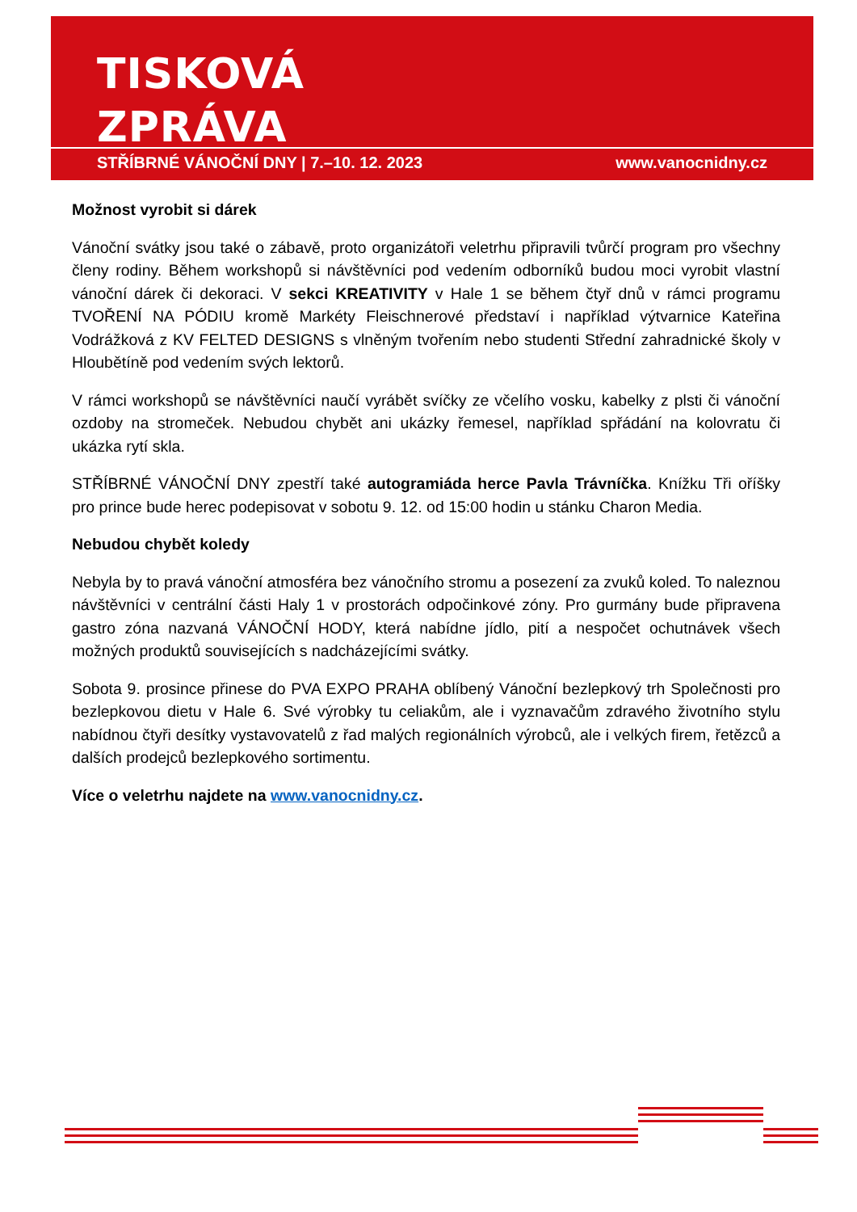TISKOVÁ
ZPRÁVA
STŘÍBRNÉ VÁNOČNÍ DNY | 7.–10. 12. 2023 www.vanocnidny.cz
Možnost vyrobit si dárek
Vánoční svátky jsou také o zábavě, proto organizátoři veletrhu připravili tvůrčí program pro všechny členy rodiny. Během workshopů si návštěvníci pod vedením odborníků budou moci vyrobit vlastní vánoční dárek či dekoraci. V sekci KREATIVITY v Hale 1 se během čtyř dnů v rámci programu TVOŘENÍ NA PÓDIU kromě Markéty Fleischnerové představí i například výtvarnice Kateřina Vodrážková z KV FELTED DESIGNS s vlněným tvořením nebo studenti Střední zahradnické školy v Hloubětíně pod vedením svých lektorů.
V rámci workshopů se návštěvníci naučí vyrábět svíčky ze včelího vosku, kabelky z plsti či vánoční ozdoby na stromeček. Nebudou chybět ani ukázky řemesel, například spřádání na kolovratu či ukázka rytí skla.
STŘÍBRNÉ VÁNOČNÍ DNY zpestří také autogramiáda herce Pavla Trávníčka. Knížku Tři oříšky pro prince bude herec podepisovat v sobotu 9. 12. od 15:00 hodin u stánku Charon Media.
Nebudou chybět koledy
Nebyla by to pravá vánoční atmosféra bez vánočního stromu a posezení za zvuků koled. To naleznou návštěvníci v centrální části Haly 1 v prostorách odpočinkové zóny. Pro gurmány bude připravena gastro zóna nazvaná VÁNOČNÍ HODY, která nabídne jídlo, pití a nespočet ochutnávek všech možných produktů souvisejících s nadcházejícími svátky.
Sobota 9. prosince přinese do PVA EXPO PRAHA oblíbený Vánoční bezlepkový trh Společnosti pro bezlepkovou dietu v Hale 6. Své výrobky tu celiakům, ale i vyznavačům zdravého životního stylu nabídnou čtyři desítky vystavovatelů z řad malých regionálních výrobců, ale i velkých firem, řetězců a dalších prodejců bezlepkového sortimentu.
Více o veletrhu najdete na www.vanocnidny.cz.